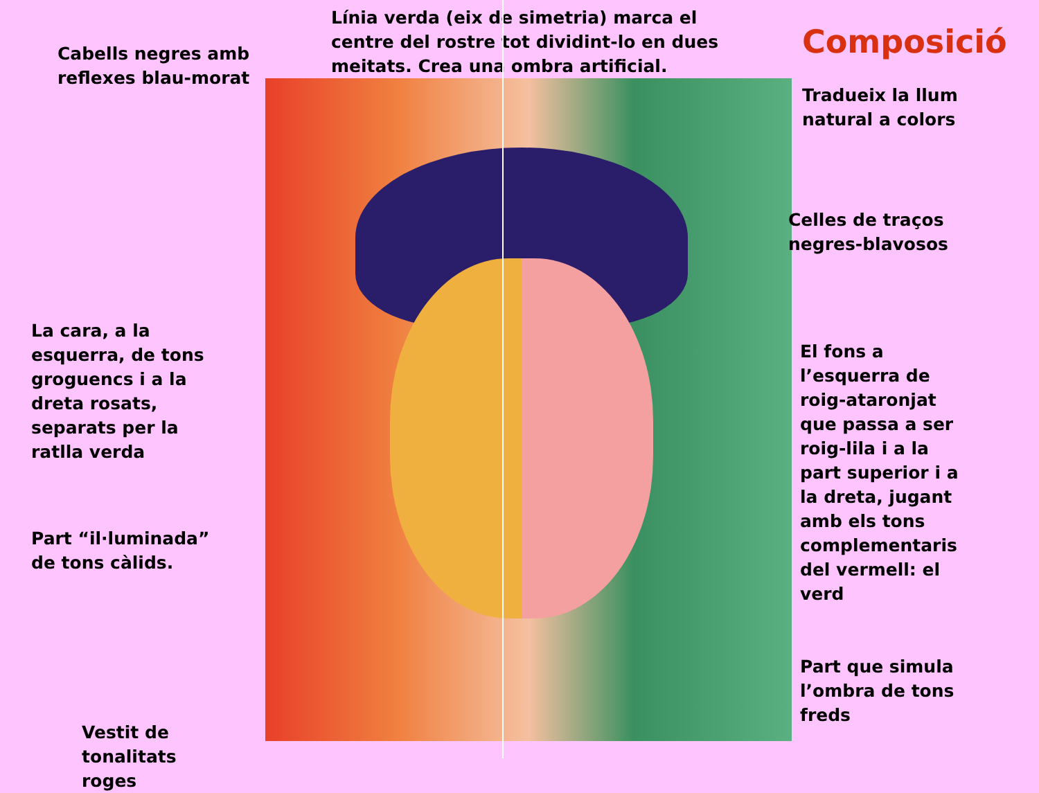Cabells negres amb
reflexes blau-morat
La cara, a la
esquerra, de tons
groguencs i a la
dreta rosats,
separats per la
ratlla verda
Part “il·luminada”
de tons càlids.
Vestit de
tonalitats
roges
Línia verda (eix de simetria) marca el
centre del rostre tot dividint-lo en dues
meitats. Crea una ombra artificial.
Composició
Tradueix la llum
natural a colors
Celles de traços
negres-blavosos
El fons a
l’esquerra de
roig-ataronjat
que passa a ser
roig-lila i a la
part superior i a
la dreta, jugant
amb els tons
complementaris
del vermell: el
verd
Part que simula
l’ombra de tons
freds